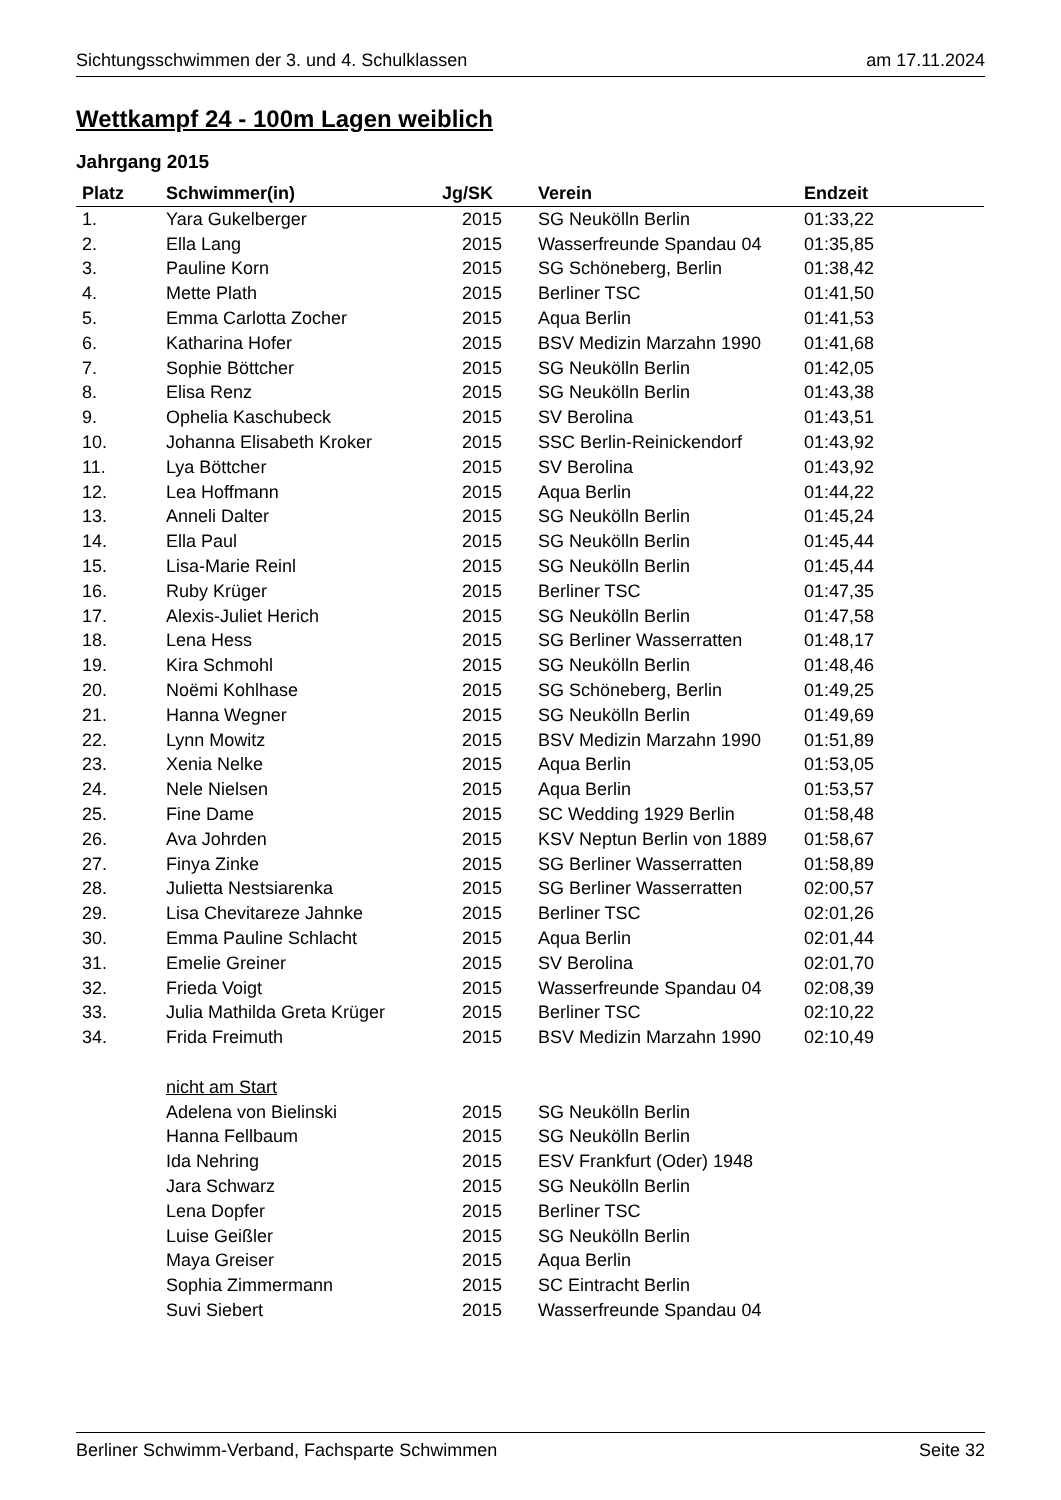Sichtungsschwimmen der 3. und 4. Schulklassen am 17.11.2024
Wettkampf 24 - 100m Lagen weiblich
Jahrgang 2015
| Platz | Schwimmer(in) | Jg/SK | Verein | Endzeit |
| --- | --- | --- | --- | --- |
| 1. | Yara Gukelberger | 2015 | SG Neukölln Berlin | 01:33,22 |
| 2. | Ella Lang | 2015 | Wasserfreunde Spandau 04 | 01:35,85 |
| 3. | Pauline Korn | 2015 | SG Schöneberg, Berlin | 01:38,42 |
| 4. | Mette Plath | 2015 | Berliner TSC | 01:41,50 |
| 5. | Emma Carlotta Zocher | 2015 | Aqua Berlin | 01:41,53 |
| 6. | Katharina Hofer | 2015 | BSV Medizin Marzahn 1990 | 01:41,68 |
| 7. | Sophie Böttcher | 2015 | SG Neukölln Berlin | 01:42,05 |
| 8. | Elisa Renz | 2015 | SG Neukölln Berlin | 01:43,38 |
| 9. | Ophelia Kaschubeck | 2015 | SV Berolina | 01:43,51 |
| 10. | Johanna Elisabeth Kroker | 2015 | SSC Berlin-Reinickendorf | 01:43,92 |
| 11. | Lya Böttcher | 2015 | SV Berolina | 01:43,92 |
| 12. | Lea Hoffmann | 2015 | Aqua Berlin | 01:44,22 |
| 13. | Anneli Dalter | 2015 | SG Neukölln Berlin | 01:45,24 |
| 14. | Ella Paul | 2015 | SG Neukölln Berlin | 01:45,44 |
| 15. | Lisa-Marie Reinl | 2015 | SG Neukölln Berlin | 01:45,44 |
| 16. | Ruby Krüger | 2015 | Berliner TSC | 01:47,35 |
| 17. | Alexis-Juliet Herich | 2015 | SG Neukölln Berlin | 01:47,58 |
| 18. | Lena Hess | 2015 | SG Berliner Wasserratten | 01:48,17 |
| 19. | Kira Schmohl | 2015 | SG Neukölln Berlin | 01:48,46 |
| 20. | Noëmi Kohlhase | 2015 | SG Schöneberg, Berlin | 01:49,25 |
| 21. | Hanna Wegner | 2015 | SG Neukölln Berlin | 01:49,69 |
| 22. | Lynn Mowitz | 2015 | BSV Medizin Marzahn 1990 | 01:51,89 |
| 23. | Xenia Nelke | 2015 | Aqua Berlin | 01:53,05 |
| 24. | Nele Nielsen | 2015 | Aqua Berlin | 01:53,57 |
| 25. | Fine Dame | 2015 | SC Wedding 1929 Berlin | 01:58,48 |
| 26. | Ava Johrden | 2015 | KSV Neptun Berlin von 1889 | 01:58,67 |
| 27. | Finya Zinke | 2015 | SG Berliner Wasserratten | 01:58,89 |
| 28. | Julietta Nestsiarenka | 2015 | SG Berliner Wasserratten | 02:00,57 |
| 29. | Lisa Chevitareze Jahnke | 2015 | Berliner TSC | 02:01,26 |
| 30. | Emma Pauline Schlacht | 2015 | Aqua Berlin | 02:01,44 |
| 31. | Emelie Greiner | 2015 | SV Berolina | 02:01,70 |
| 32. | Frieda Voigt | 2015 | Wasserfreunde Spandau 04 | 02:08,39 |
| 33. | Julia Mathilda Greta Krüger | 2015 | Berliner TSC | 02:10,22 |
| 34. | Frida Freimuth | 2015 | BSV Medizin Marzahn 1990 | 02:10,49 |
| | nicht am Start | | | |
| | Adelena von Bielinski | 2015 | SG Neukölln Berlin | |
| | Hanna Fellbaum | 2015 | SG Neukölln Berlin | |
| | Ida Nehring | 2015 | ESV Frankfurt (Oder) 1948 | |
| | Jara Schwarz | 2015 | SG Neukölln Berlin | |
| | Lena Dopfer | 2015 | Berliner TSC | |
| | Luise Geißler | 2015 | SG Neukölln Berlin | |
| | Maya Greiser | 2015 | Aqua Berlin | |
| | Sophia Zimmermann | 2015 | SC Eintracht Berlin | |
| | Suvi Siebert | 2015 | Wasserfreunde Spandau 04 | |
Berliner Schwimm-Verband, Fachsparte Schwimmen Seite 32